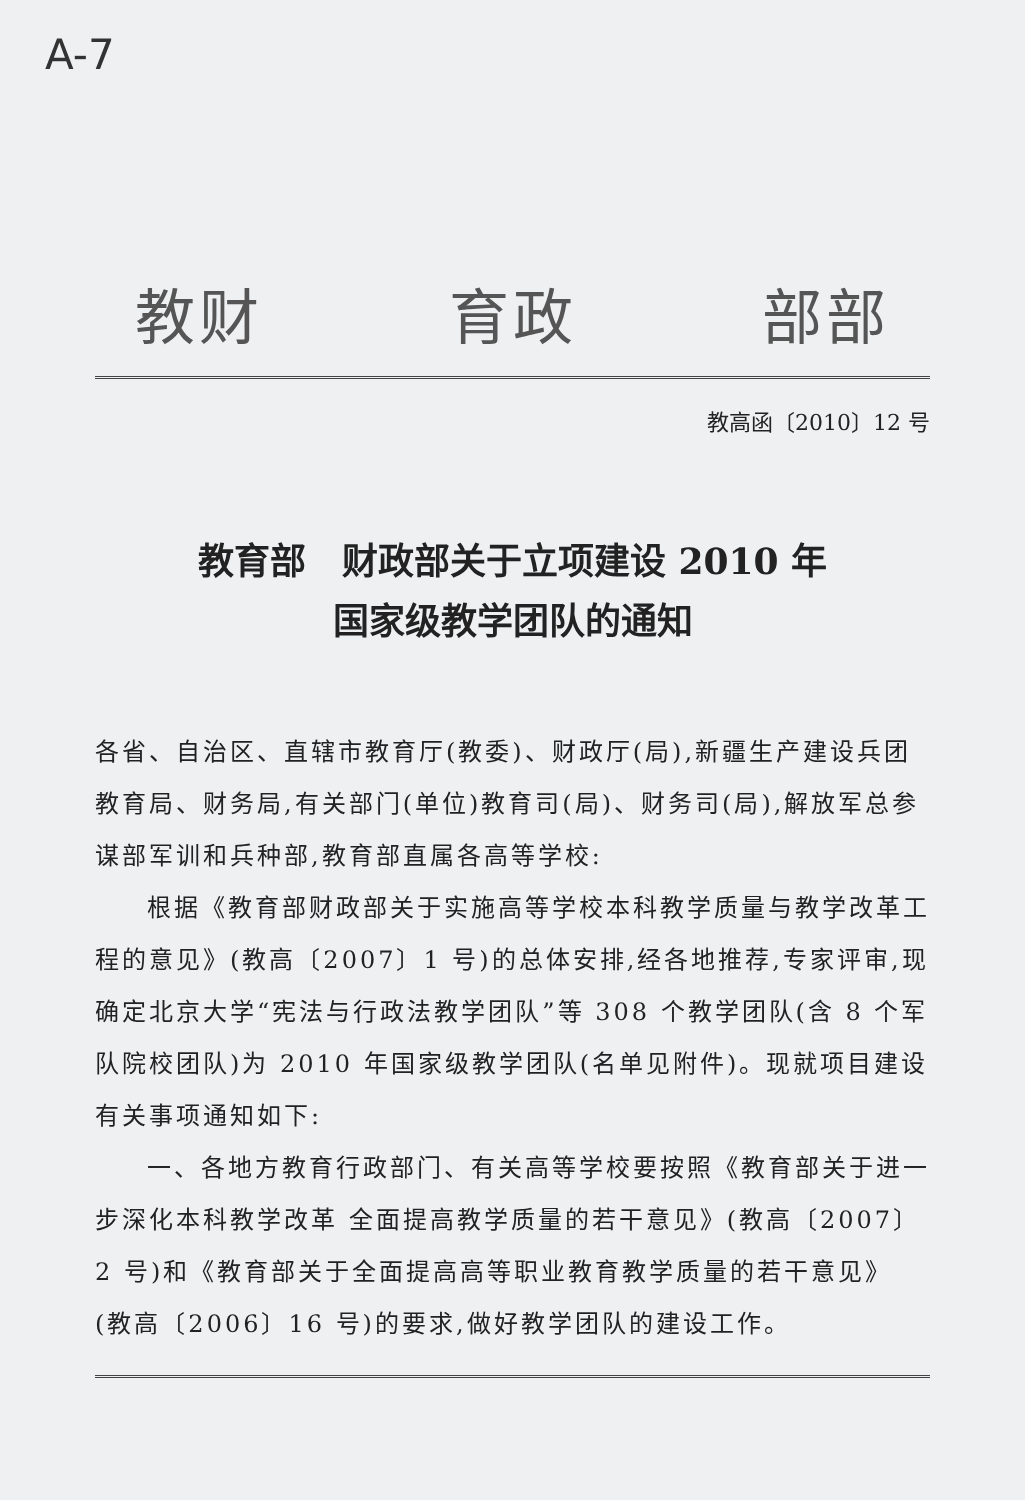A-7
教财 育政 部部
教高函〔2010〕12 号
教育部　财政部关于立项建设 2010 年
国家级教学团队的通知
各省、自治区、直辖市教育厅(教委)、财政厅(局),新疆生产建设兵团教育局、财务局,有关部门(单位)教育司(局)、财务司(局),解放军总参谋部军训和兵种部,教育部直属各高等学校:
根据《教育部财政部关于实施高等学校本科教学质量与教学改革工程的意见》(教高〔2007〕1 号)的总体安排,经各地推荐,专家评审,现确定北京大学“宪法与行政法教学团队”等 308 个教学团队(含 8 个军队院校团队)为 2010 年国家级教学团队(名单见附件)。现就项目建设有关事项通知如下:
一、各地方教育行政部门、有关高等学校要按照《教育部关于进一步深化本科教学改革 全面提高教学质量的若干意见》(教高〔2007〕2 号)和《教育部关于全面提高高等职业教育教学质量的若干意见》(教高〔2006〕16 号)的要求,做好教学团队的建设工作。